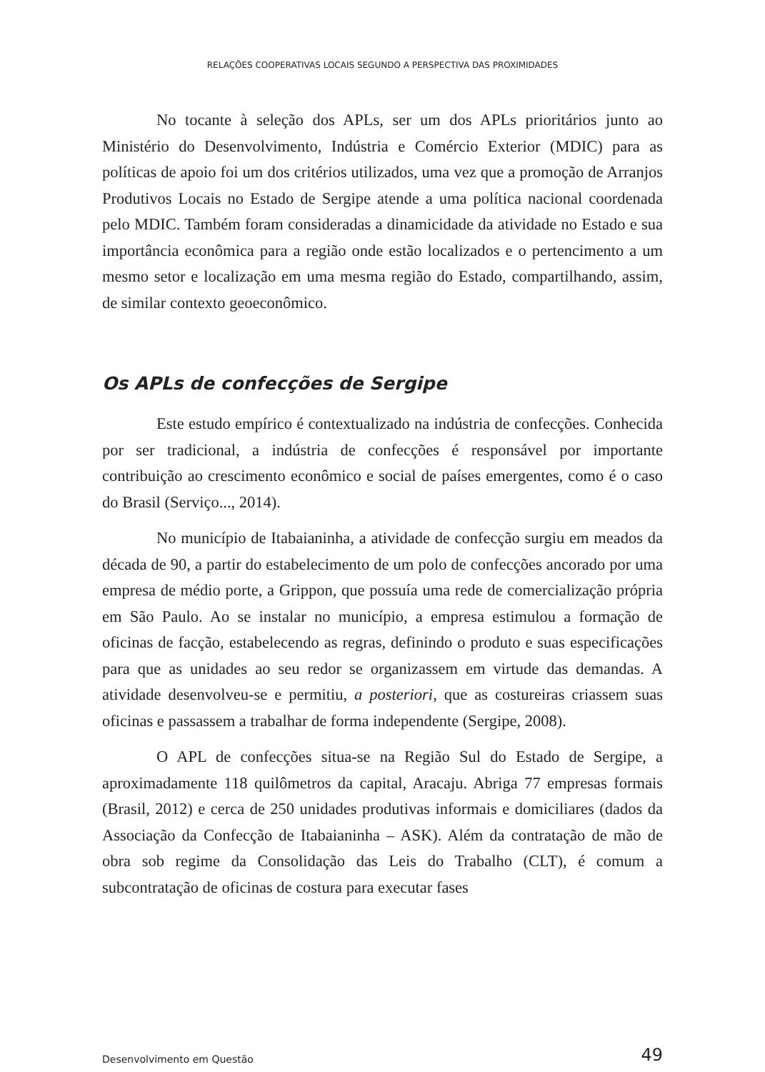RELAÇÕES COOPERATIVAS LOCAIS SEGUNDO A PERSPECTIVA DAS PROXIMIDADES
No tocante à seleção dos APLs, ser um dos APLs prioritários junto ao Ministério do Desenvolvimento, Indústria e Comércio Exterior (MDIC) para as políticas de apoio foi um dos critérios utilizados, uma vez que a promoção de Arranjos Produtivos Locais no Estado de Sergipe atende a uma política nacional coordenada pelo MDIC. Também foram consideradas a dinamicidade da atividade no Estado e sua importância econômica para a região onde estão localizados e o pertencimento a um mesmo setor e localização em uma mesma região do Estado, compartilhando, assim, de similar contexto geoeconômico.
Os APLs de confecções de Sergipe
Este estudo empírico é contextualizado na indústria de confecções. Conhecida por ser tradicional, a indústria de confecções é responsável por importante contribuição ao crescimento econômico e social de países emergentes, como é o caso do Brasil (Serviço..., 2014).
No município de Itabaianinha, a atividade de confecção surgiu em meados da década de 90, a partir do estabelecimento de um polo de confecções ancorado por uma empresa de médio porte, a Grippon, que possuía uma rede de comercialização própria em São Paulo. Ao se instalar no município, a empresa estimulou a formação de oficinas de facção, estabelecendo as regras, definindo o produto e suas especificações para que as unidades ao seu redor se organizassem em virtude das demandas. A atividade desenvolveu-se e permitiu, a posteriori, que as costureiras criassem suas oficinas e passassem a trabalhar de forma independente (Sergipe, 2008).
O APL de confecções situa-se na Região Sul do Estado de Sergipe, a aproximadamente 118 quilômetros da capital, Aracaju. Abriga 77 empresas formais (Brasil, 2012) e cerca de 250 unidades produtivas informais e domiciliares (dados da Associação da Confecção de Itabaianinha – ASK). Além da contratação de mão de obra sob regime da Consolidação das Leis do Trabalho (CLT), é comum a subcontratação de oficinas de costura para executar fases
Desenvolvimento em Questão 49